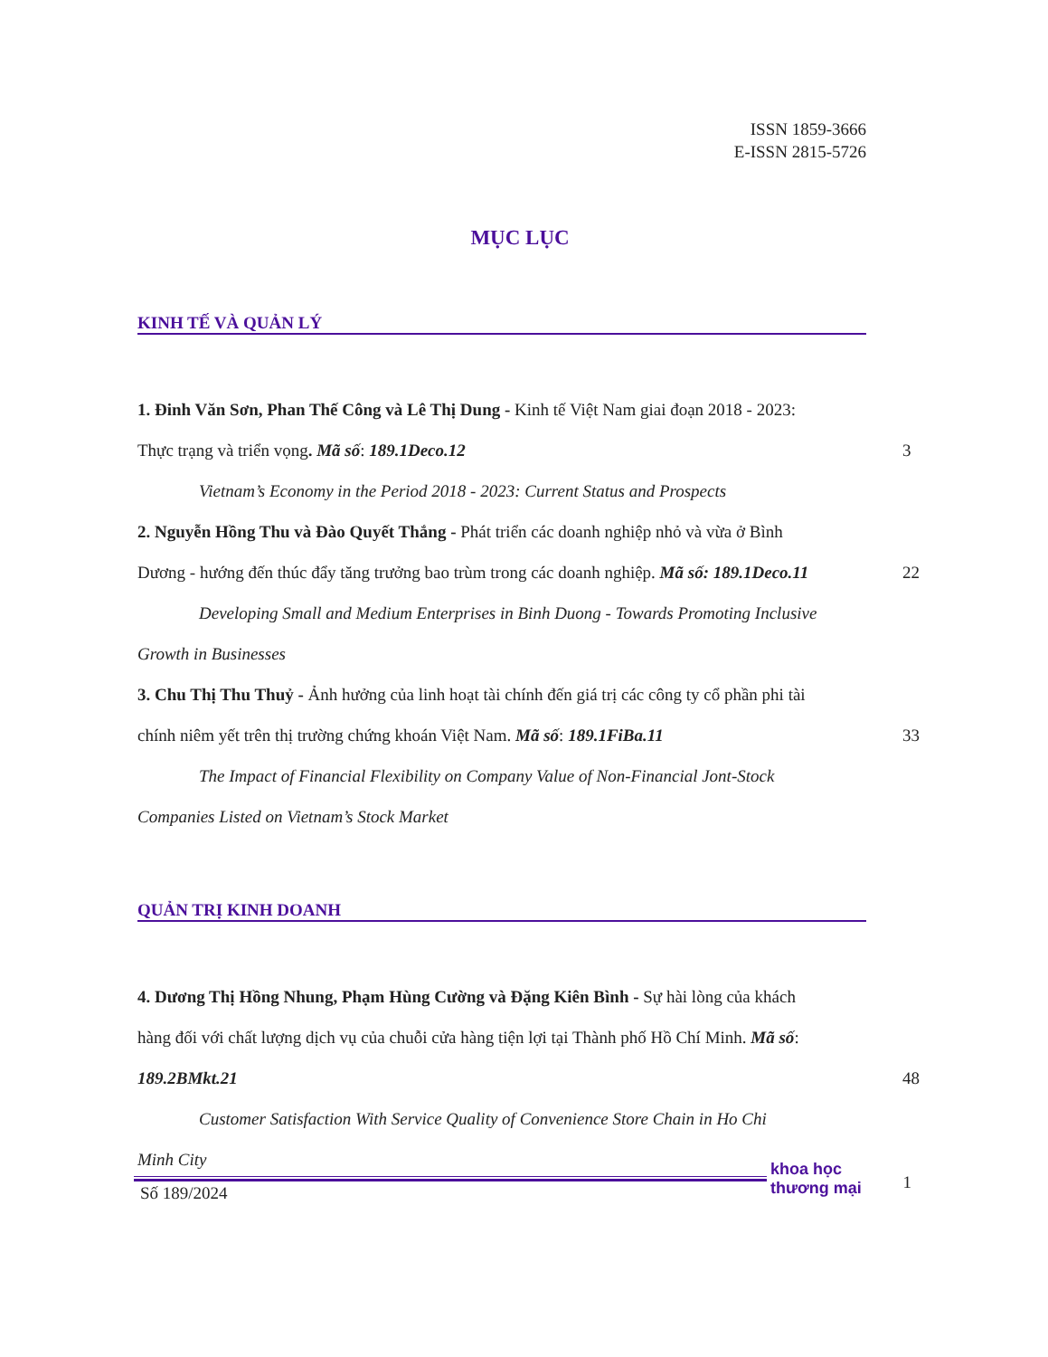ISSN 1859-3666
E-ISSN 2815-5726
MỤC LỤC
KINH TẾ VÀ QUẢN LÝ
1. Đinh Văn Sơn, Phan Thế Công và Lê Thị Dung - Kinh tế Việt Nam giai đoạn 2018 - 2023:
Thực trạng và triển vọng. Mã số: 189.1Deco.12 3
Vietnam’s Economy in the Period 2018 - 2023: Current Status and Prospects
2. Nguyễn Hồng Thu và Đào Quyết Thắng - Phát triển các doanh nghiệp nhỏ và vừa ở Bình
Dương - hướng đến thúc đẩy tăng trưởng bao trùm trong các doanh nghiệp. Mã số: 189.1Deco.11 22
Developing Small and Medium Enterprises in Binh Duong - Towards Promoting Inclusive
Growth in Businesses
3. Chu Thị Thu Thuỷ - Ảnh hưởng của linh hoạt tài chính đến giá trị các công ty cổ phần phi tài
chính niêm yết trên thị trường chứng khoán Việt Nam. Mã số: 189.1FiBa.11 33
The Impact of Financial Flexibility on Company Value of Non-Financial Jont-Stock
Companies Listed on Vietnam’s Stock Market
QUẢN TRỊ KINH DOANH
4. Dương Thị Hồng Nhung, Phạm Hùng Cường và Đặng Kiên Bình - Sự hài lòng của khách
hàng đối với chất lượng dịch vụ của chuỗi cửa hàng tiện lợi tại Thành phố Hồ Chí Minh. Mã số:
189.2BMkt.21 48
Customer Satisfaction With Service Quality of Convenience Store Chain in Ho Chi
Minh City
khoa học
thương mại
Số 189/2024 1